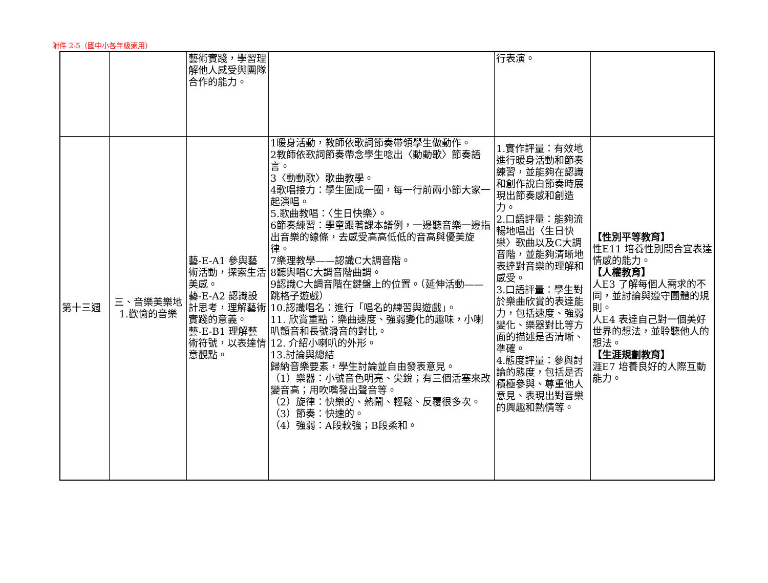附件 2-5（國中小各年級適用）
| | | 藝術實踐，學習理解他人感受與團隊合作的能力。 | | 行表演。 | |
| 第十三週 | 三、音樂美樂地 1.歡愉的音樂 | 藝-E-A1 參與藝術活動，探索生活美感。 藝-E-A2 認識設計思考，理解藝術實踐的意義。 藝-E-B1 理解藝術符號，以表達情意觀點。 | 1暖身活動，教師依歌詞節奏帶領學生做動作。 2教師依歌詞節奏帶念學生唸出〈動動歌〉節奏語言。 3〈動動歌〉歌曲教學。 4歌唱接力：學生圍成一圈，每一行前兩小節大家一起演唱。 5.歌曲教唱：〈生日快樂〉。 6節奏練習：學童跟著課本譜例，一邊聽音樂一邊指出音樂的線條，去感受高高低低的音高與優美旋律。 7樂理教學——認識C大調音階。 8聽與唱C大調音階曲調。 9認識C大調音階在鍵盤上的位置。（延伸活動——跳格子遊戲） 10.認識唱名：進行「唱名的練習與遊戲」。 11. 欣賞重點：樂曲速度、強弱變化的趣味，小喇叭顫音和長號滑音的對比。 12. 介紹小喇叭的外形。 13.討論與總結 歸納音樂要素，學生討論並自由發表意見。 （1）樂器：小號音色明亮、尖銳；有三個活塞來改變音高；用吹嘴發出聲音等。 （2）旋律：快樂的、熱鬧、輕鬆、反覆很多次。 （3）節奏：快速的。 （4）強弱：A段較強；B段柔和。 | 1.實作評量：有效地進行暖身活動和節奏練習，並能夠在認識和創作說白節奏時展現出節奏感和創造力。 2.口語評量：能夠流暢地唱出〈生日快樂〉歌曲以及C大調音階，並能夠清晰地表達對音樂的理解和感受。 3.口語評量：學生對於樂曲欣賞的表達能力，包括速度、強弱變化、樂器對比等方面的描述是否清晰、準確。 4.態度評量：參與討論的態度，包括是否積極參與、尊重他人意見、表現出對音樂的興趣和熱情等。 | 【性別平等教育】 性E11 培養性別間合宜表達情感的能力。 【人權教育】 人E3 了解每個人需求的不同，並討論與遵守團體的規則。 人E4 表達自己對一個美好世界的想法，並聆聽他人的想法。 【生涯規劃教育】 涯E7 培養良好的人際互動能力。 |